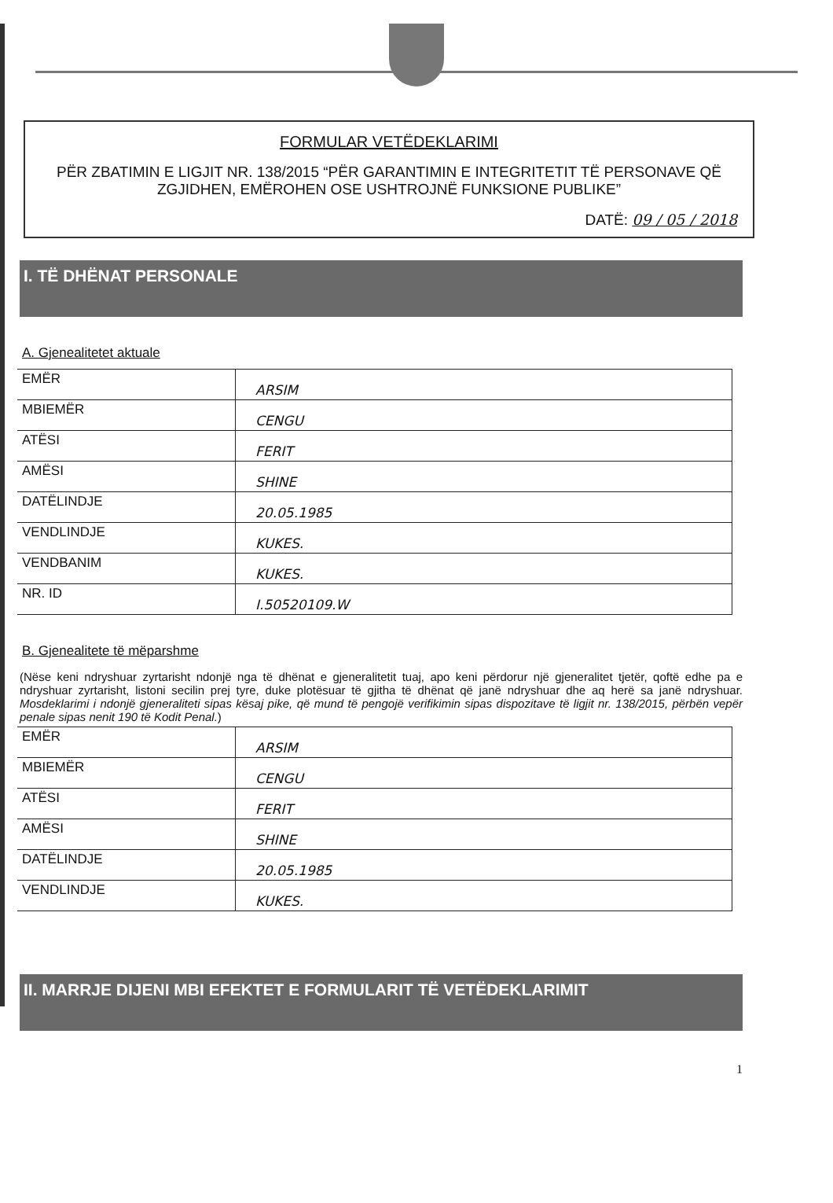FORMULAR VETËDEKLARIMI
PËR ZBATIMIN E LIGJIT NR. 138/2015 “PËR GARANTIMIN E INTEGRITETIT TË PERSONAVE QË ZGJIDHEN, EMËROHEN OSE USHTROJNË FUNKSIONE PUBLIKE”
DATË: 09 / 05 / 2018
I. TË DHËNAT PERSONALE
A. Gjenealitetet aktuale
| EMËR | ARSIM |
| MBIEMËR | CENGU |
| ATËSI | FERIT |
| AMËSI | SHINE |
| DATËLINDJE | 20.05.1985 |
| VENDLINDJE | KUKES. |
| VENDBANIM | KUKES. |
| NR. ID | I.50520109.W |
B. Gjenealitete të mëparshme
(Nëse keni ndryshuar zyrtarisht ndonjë nga të dhënat e gjeneralitetit tuaj, apo keni përdorur një gjeneralitet tjetër, qoftë edhe pa e ndryshuar zyrtarisht, listoni secilin prej tyre, duke plotësuar të gjitha të dhënat që janë ndryshuar dhe aq herë sa janë ndryshuar. Mosdeklarimi i ndonjë gjeneraliteti sipas kësaj pike, që mund të pengojë verifikimin sipas dispozitave të ligjit nr. 138/2015, përbën vepër penale sipas nenit 190 të Kodit Penal.)
| EMËR | ARSIM |
| MBIEMËR | CENGU |
| ATËSI | FERIT |
| AMËSI | SHINE |
| DATËLINDJE | 20.05.1985 |
| VENDLINDJE | KUKES. |
II. MARRJE DIJENI MBI EFEKTET E FORMULARIT TË VETËDEKLARIMIT
1